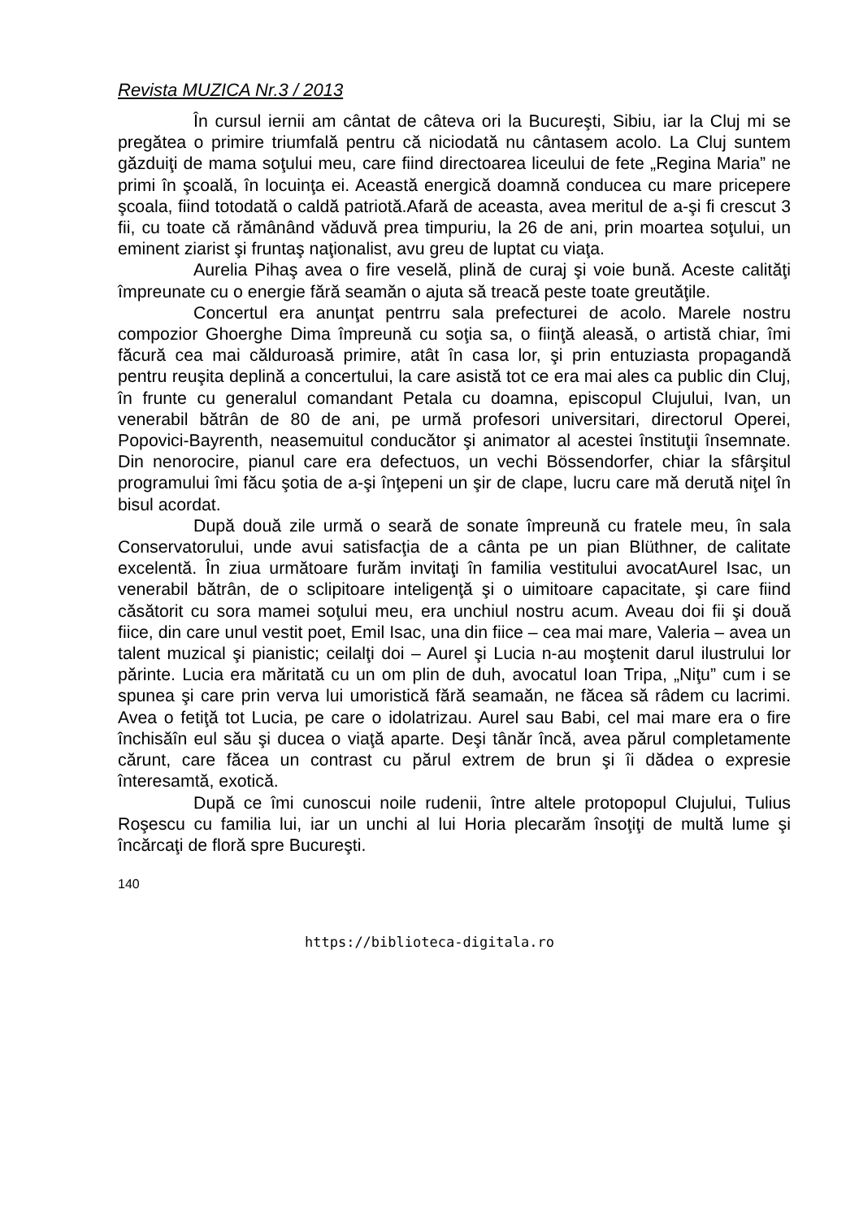Revista MUZICA Nr.3 / 2013
În cursul iernii am cântat de câteva ori la Bucureşti, Sibiu, iar la Cluj mi se pregătea o primire triumfală pentru că niciodată nu cântasem acolo. La Cluj suntem găzduiţi de mama soţului meu, care fiind directoarea liceului de fete „Regina Maria” ne primi în şcoală, în locuinţa ei. Această energică doamnă conducea cu mare pricepere şcoala, fiind totodată o caldă patriotă.Afară de aceasta, avea meritul de a-şi fi crescut 3 fii, cu toate că rămânând văduvă prea timpuriu, la 26 de ani, prin moartea soţului, un eminent ziarist şi fruntaş naţionalist, avu greu de luptat cu viaţa.
Aurelia Pihaş avea o fire veselă, plină de curaj şi voie bună. Aceste calităţi împreunate cu o energie fără seamăn o ajuta să treacă peste toate greutăţile.
Concertul era anunţat pentrru sala prefecturei de acolo. Marele nostru compozior Ghoerghe Dima împreună cu soţia sa, o fiinţă aleasă, o artistă chiar, îmi făcură cea mai călduroasă primire, atât în casa lor, şi prin entuziasta propagandă pentru reuşita deplină a concertului, la care asistă tot ce era mai ales ca public din Cluj, în frunte cu generalul comandant Petala cu doamna, episcopul Clujului, Ivan, un venerabil bătrân de 80 de ani, pe urmă profesori universitari, directorul Operei, Popovici-Bayrenth, neasemuitul conducător şi animator al acestei înstituţii însemnate. Din nenorocire, pianul care era defectuos, un vechi Bössendorfer, chiar la sfârşitul programului îmi făcu şotia de a-şi înţepeni un şir de clape, lucru care mă derută niţel în bisul acordat.
După două zile urmă o seară de sonate împreună cu fratele meu, în sala Conservatorului, unde avui satisfacţia de a cânta pe un pian Blüthner, de calitate excelentă. În ziua următoare furăm invitaţi în familia vestitului avocatAurel Isac, un venerabil bătrân, de o sclipitoare inteligenţă şi o uimitoare capacitate, şi care fiind căsătorit cu sora mamei soţului meu, era unchiul nostru acum. Aveau doi fii şi două fiice, din care unul vestit poet, Emil Isac, una din fiice – cea mai mare, Valeria – avea un talent muzical şi pianistic; ceilalţi doi – Aurel şi Lucia n-au moştenit darul ilustrului lor părinte. Lucia era măritată cu un om plin de duh, avocatul Ioan Tripa, „Niţu” cum i se spunea şi care prin verva lui umoristică fără seamaăn, ne făcea să râdem cu lacrimi. Avea o fetiţă tot Lucia, pe care o idolatrizau. Aurel sau Babi, cel mai mare era o fire închisăîn eul său şi ducea o viaţă aparte. Deşi tânăr încă, avea părul completamente cărunt, care făcea un contrast cu părul extrem de brun şi îi dădea o expresie înteresamtă, exotică.
După ce îmi cunoscui noile rudenii, între altele protopopul Clujului, Tulius Roşescu cu familia lui, iar un unchi al lui Horia plecarăm însoţiţi de multă lume şi încărcaţi de floră spre Bucureşti.
140
https://biblioteca-digitala.ro